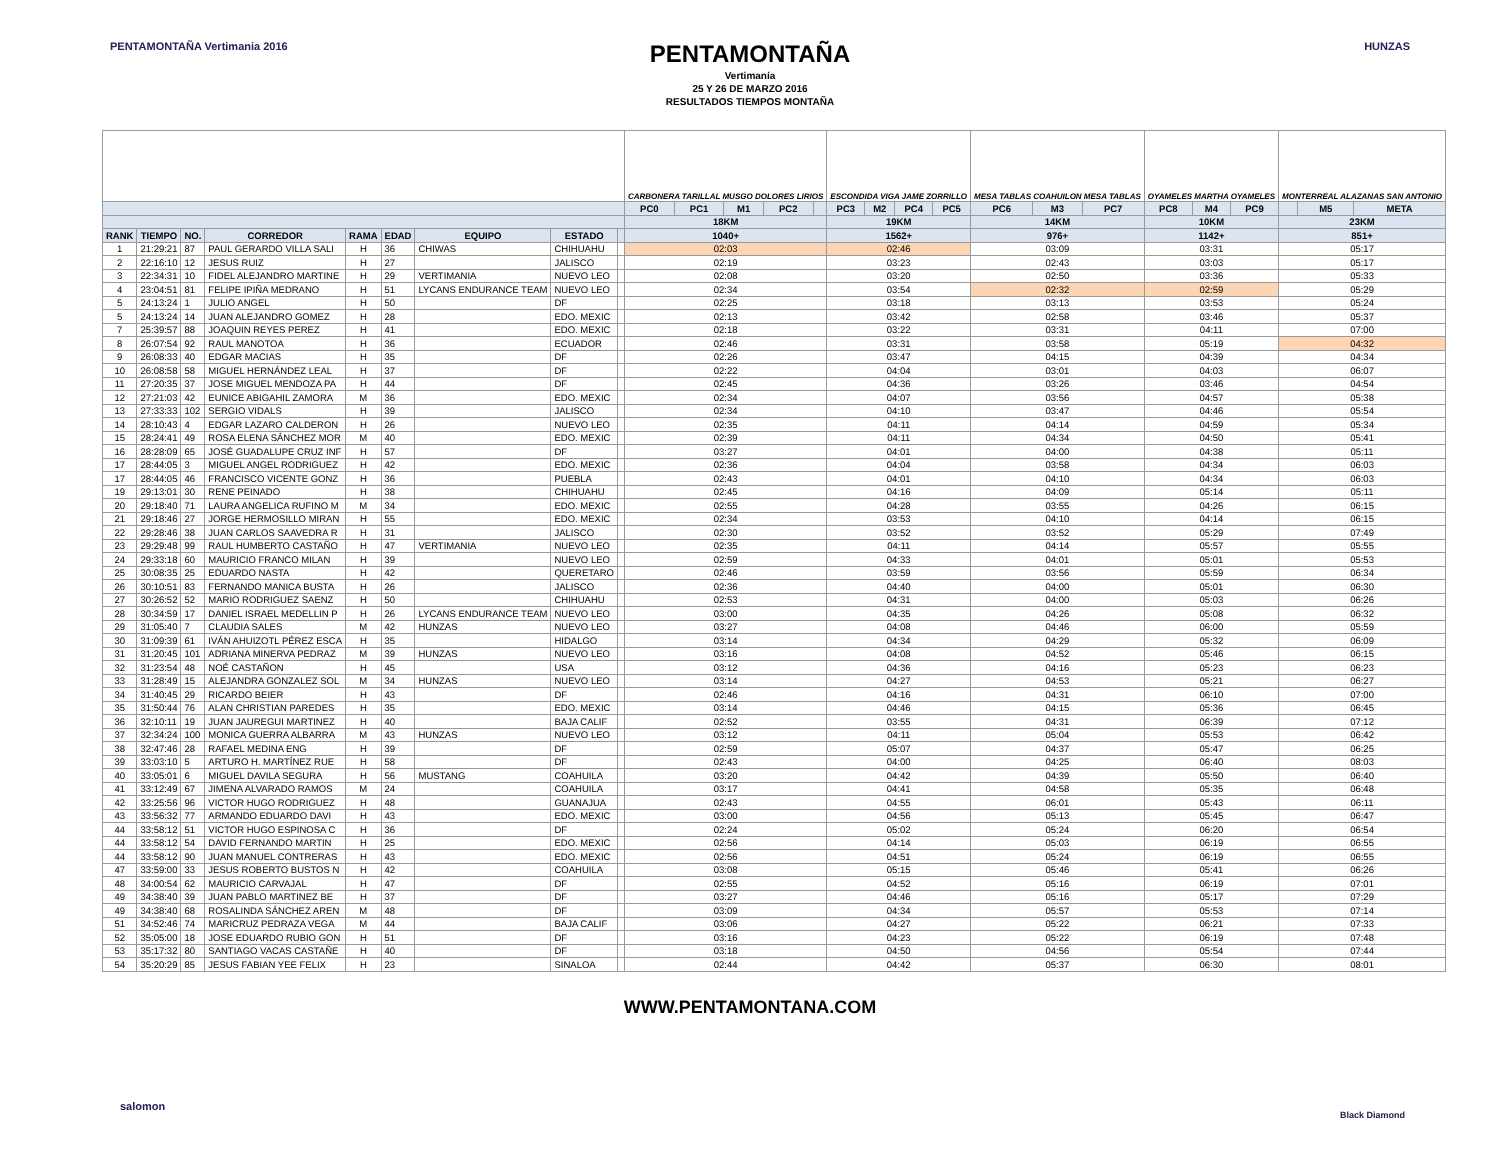PENTAMONTAÑA Vertimania 2016 HUNZAS
PENTAMONTAÑA
Vertimanía
25 Y 26 DE MARZO 2016
RESULTADOS TIEMPOS MONTAÑA
| | | | | | | | | | CARBONERA TARILLAL MUSGO DOLORES LIRIOS | | | | | ESCONDIDA VIGA JAME ZORRILLO | | | | MESA TABLAS COAHUILON MESA TABLAS | | | OYAMELES MARTHA OYAMELES | | | MONTERREAL ALAZANAS SAN ANTONIO | | |
| --- | --- | --- | --- | --- | --- | --- | --- | --- | --- | --- | --- | --- | --- | --- | --- | --- | --- | --- | --- | --- | --- | --- | --- | --- | --- | --- |
| | | | | | | | | | PC0 | PC1 | M1 | PC2 | | PC3 | M2 | PC4 | PC5 | PC6 | M3 | PC7 | PC8 | M4 | PC9 | | M5 | META |
| | | | | | | | | | 18KM | | | | | 19KM | | | | 14KM | | | 10KM | | | 23KM | | |
| RANK | TIEMPO | NO. | CORREDOR | RAMA | EDAD | EQUIPO | ESTADO | | 1040+ | | | | | 1562+ | | | | 976+ | | | 1142+ | | | 851+ | | |
| 1 | 21:29:21 | 87 | PAUL GERARDO VILLA SALI | H | 36 | CHIWAS | CHIHUAHU | | 02:03 | | | | | 02:46 | | | | 03:09 | | | 03:31 | | | 05:17 | | |
| 2 | 22:16:10 | 12 | JESUS RUIZ | H | 27 | | JALISCO | | 02:19 | | | | | 03:23 | | | | 02:43 | | | 03:03 | | | 05:17 | | |
| 3 | 22:34:31 | 10 | FIDEL ALEJANDRO MARTINE | H | 29 | VERTIMANIA | NUEVO LEO | | 02:08 | | | | | 03:20 | | | | 02:50 | | | 03:36 | | | 05:33 | | |
| 4 | 23:04:51 | 81 | FELIPE IPIÑA MEDRANO | H | 51 | LYCANS ENDURANCE TEAM | NUEVO LEO | | 02:34 | | | | | 03:54 | | | | 02:32 | | | 02:59 | | | 05:29 | | |
| 5 | 24:13:24 | 1 | JULIO ANGEL | H | 50 | | DF | | 02:25 | | | | | 03:18 | | | | 03:13 | | | 03:53 | | | 05:24 | | |
| 5 | 24:13:24 | 14 | JUAN ALEJANDRO GOMEZ | H | 28 | | EDO. MEXIC | | 02:13 | | | | | 03:42 | | | | 02:58 | | | 03:46 | | | 05:37 | | |
| 7 | 25:39:57 | 88 | JOAQUIN REYES PEREZ | H | 41 | | EDO. MEXIC | | 02:18 | | | | | 03:22 | | | | 03:31 | | | 04:11 | | | 07:00 | | |
| 8 | 26:07:54 | 92 | RAUL MANOTOA | H | 36 | | ECUADOR | | 02:46 | | | | | 03:31 | | | | 03:58 | | | 05:19 | | | 04:32 | | |
| 9 | 26:08:33 | 40 | EDGAR MACIAS | H | 35 | | DF | | 02:26 | | | | | 03:47 | | | | 04:15 | | | 04:39 | | | 04:34 | | |
| 10 | 26:08:58 | 58 | MIGUEL HERNÁNDEZ LEAL | H | 37 | | DF | | 02:22 | | | | | 04:04 | | | | 03:01 | | | 04:03 | | | 06:07 | | |
| 11 | 27:20:35 | 37 | JOSE MIGUEL MENDOZA PA | H | 44 | | DF | | 02:45 | | | | | 04:36 | | | | 03:26 | | | 03:46 | | | 04:54 | | |
| 12 | 27:21:03 | 42 | EUNICE ABIGAHIL ZAMORA | M | 36 | | EDO. MEXIC | | 02:34 | | | | | 04:07 | | | | 03:56 | | | 04:57 | | | 05:38 | | |
| 13 | 27:33:33 | 102 | SERGIO VIDALS | H | 39 | | JALISCO | | 02:34 | | | | | 04:10 | | | | 03:47 | | | 04:46 | | | 05:54 | | |
| 14 | 28:10:43 | 4 | EDGAR LAZARO CALDERON | H | 26 | | NUEVO LEO | | 02:35 | | | | | 04:11 | | | | 04:14 | | | 04:59 | | | 05:34 | | |
| 15 | 28:24:41 | 49 | ROSA ELENA SÁNCHEZ MOR | M | 40 | | EDO. MEXIC | | 02:39 | | | | | 04:11 | | | | 04:34 | | | 04:50 | | | 05:41 | | |
| 16 | 28:28:09 | 65 | JOSÉ GUADALUPE CRUZ INF | H | 57 | | DF | | 03:27 | | | | | 04:01 | | | | 04:00 | | | 04:38 | | | 05:11 | | |
| 17 | 28:44:05 | 3 | MIGUEL ANGEL RODRIGUEZ | H | 42 | | EDO. MEXIC | | 02:36 | | | | | 04:04 | | | | 03:58 | | | 04:34 | | | 06:03 | | |
| 17 | 28:44:05 | 46 | FRANCISCO VICENTE GONZ | H | 36 | | PUEBLA | | 02:43 | | | | | 04:01 | | | | 04:10 | | | 04:34 | | | 06:03 | | |
| 19 | 29:13:01 | 30 | RENE PEINADO | H | 38 | | CHIHUAHU | | 02:45 | | | | | 04:16 | | | | 04:09 | | | 05:14 | | | 05:11 | | |
| 20 | 29:18:40 | 71 | LAURA ANGELICA RUFINO M | M | 34 | | EDO. MEXIC | | 02:55 | | | | | 04:28 | | | | 03:55 | | | 04:26 | | | 06:15 | | |
| 21 | 29:18:46 | 27 | JORGE HERMOSILLO MIRAN | H | 55 | | EDO. MEXIC | | 02:34 | | | | | 03:53 | | | | 04:10 | | | 04:14 | | | 06:15 | | |
| 22 | 29:28:46 | 38 | JUAN CARLOS SAAVEDRA R | H | 31 | | JALISCO | | 02:30 | | | | | 03:52 | | | | 03:52 | | | 05:29 | | | 07:49 | | |
| 23 | 29:29:48 | 99 | RAUL HUMBERTO CASTAÑO | H | 47 | VERTIMANIA | NUEVO LEO | | 02:35 | | | | | 04:11 | | | | 04:14 | | | 05:57 | | | 05:55 | | |
| 24 | 29:33:18 | 60 | MAURICIO FRANCO MILAN | H | 39 | | NUEVO LEO | | 02:59 | | | | | 04:33 | | | | 04:01 | | | 05:01 | | | 05:53 | | |
| 25 | 30:08:35 | 25 | EDUARDO NASTA | H | 42 | | QUERETARO | | 02:46 | | | | | 03:59 | | | | 03:56 | | | 05:59 | | | 06:34 | | |
| 26 | 30:10:51 | 83 | FERNANDO MANICA BUSTA | H | 26 | | JALISCO | | 02:36 | | | | | 04:40 | | | | 04:00 | | | 05:01 | | | 06:30 | | |
| 27 | 30:26:52 | 52 | MARIO RODRIGUEZ SAENZ | H | 50 | | CHIHUAHU | | 02:53 | | | | | 04:31 | | | | 04:00 | | | 05:03 | | | 06:26 | | |
| 28 | 30:34:59 | 17 | DANIEL ISRAEL MEDELLIN P | H | 26 | LYCANS ENDURANCE TEAM | NUEVO LEO | | 03:00 | | | | | 04:35 | | | | 04:26 | | | 05:08 | | | 06:32 | | |
| 29 | 31:05:40 | 7 | CLAUDIA SALES | M | 42 | HUNZAS | NUEVO LEO | | 03:27 | | | | | 04:08 | | | | 04:46 | | | 06:00 | | | 05:59 | | |
| 30 | 31:09:39 | 61 | IVÁN AHUIZOTL PÉREZ ESCA | H | 35 | | HIDALGO | | 03:14 | | | | | 04:34 | | | | 04:29 | | | 05:32 | | | 06:09 | | |
| 31 | 31:20:45 | 101 | ADRIANA MINERVA PEDRAZ | M | 39 | HUNZAS | NUEVO LEO | | 03:16 | | | | | 04:08 | | | | 04:52 | | | 05:46 | | | 06:15 | | |
| 32 | 31:23:54 | 48 | NOÉ CASTAÑON | H | 45 | | USA | | 03:12 | | | | | 04:36 | | | | 04:16 | | | 05:23 | | | 06:23 | | |
| 33 | 31:28:49 | 15 | ALEJANDRA GONZALEZ SOL | M | 34 | HUNZAS | NUEVO LEO | | 03:14 | | | | | 04:27 | | | | 04:53 | | | 05:21 | | | 06:27 | | |
| 34 | 31:40:45 | 29 | RICARDO BEIER | H | 43 | | DF | | 02:46 | | | | | 04:16 | | | | 04:31 | | | 06:10 | | | 07:00 | | |
| 35 | 31:50:44 | 76 | ALAN CHRISTIAN PAREDES | H | 35 | | EDO. MEXIC | | 03:14 | | | | | 04:46 | | | | 04:15 | | | 05:36 | | | 06:45 | | |
| 36 | 32:10:11 | 19 | JUAN JAUREGUI MARTINEZ | H | 40 | | BAJA CALIF | | 02:52 | | | | | 03:55 | | | | 04:31 | | | 06:39 | | | 07:12 | | |
| 37 | 32:34:24 | 100 | MONICA GUERRA ALBARRA | M | 43 | HUNZAS | NUEVO LEO | | 03:12 | | | | | 04:11 | | | | 05:04 | | | 05:53 | | | 06:42 | | |
| 38 | 32:47:46 | 28 | RAFAEL MEDINA ENG | H | 39 | | DF | | 02:59 | | | | | 05:07 | | | | 04:37 | | | 05:47 | | | 06:25 | | |
| 39 | 33:03:10 | 5 | ARTURO H. MARTÍNEZ RUE | H | 58 | | DF | | 02:43 | | | | | 04:00 | | | | 04:25 | | | 06:40 | | | 08:03 | | |
| 40 | 33:05:01 | 6 | MIGUEL DAVILA SEGURA | H | 56 | MUSTANG | COAHUILA | | 03:20 | | | | | 04:42 | | | | 04:39 | | | 05:50 | | | 06:40 | | |
| 41 | 33:12:49 | 67 | JIMENA ALVARADO RAMOS | M | 24 | | COAHUILA | | 03:17 | | | | | 04:41 | | | | 04:58 | | | 05:35 | | | 06:48 | | |
| 42 | 33:25:56 | 96 | VICTOR HUGO RODRIGUEZ | H | 48 | | GUANAJUA | | 02:43 | | | | | 04:55 | | | | 06:01 | | | 05:43 | | | 06:11 | | |
| 43 | 33:56:32 | 77 | ARMANDO EDUARDO DAVI | H | 43 | | EDO. MEXIC | | 03:00 | | | | | 04:56 | | | | 05:13 | | | 05:45 | | | 06:47 | | |
| 44 | 33:58:12 | 51 | VICTOR HUGO ESPINOSA C | H | 36 | | DF | | 02:24 | | | | | 05:02 | | | | 05:24 | | | 06:20 | | | 06:54 | | |
| 44 | 33:58:12 | 54 | DAVID FERNANDO MARTIN | H | 25 | | EDO. MEXIC | | 02:56 | | | | | 04:14 | | | | 05:03 | | | 06:19 | | | 06:55 | | |
| 44 | 33:58:12 | 90 | JUAN MANUEL CONTRERAS | H | 43 | | EDO. MEXIC | | 02:56 | | | | | 04:51 | | | | 05:24 | | | 06:19 | | | 06:55 | | |
| 47 | 33:59:00 | 33 | JESUS ROBERTO BUSTOS N | H | 42 | | COAHUILA | | 03:08 | | | | | 05:15 | | | | 05:46 | | | 05:41 | | | 06:26 | | |
| 48 | 34:00:54 | 62 | MAURICIO CARVAJAL | H | 47 | | DF | | 02:55 | | | | | 04:52 | | | | 05:16 | | | 06:19 | | | 07:01 | | |
| 49 | 34:38:40 | 39 | JUAN PABLO MARTINEZ BE | H | 37 | | DF | | 03:27 | | | | | 04:46 | | | | 05:16 | | | 05:17 | | | 07:29 | | |
| 49 | 34:38:40 | 68 | ROSALINDA SÁNCHEZ AREN | M | 48 | | DF | | 03:09 | | | | | 04:34 | | | | 05:57 | | | 05:53 | | | 07:14 | | |
| 51 | 34:52:46 | 74 | MARICRUZ PEDRAZA VEGA | M | 44 | | BAJA CALIF | | 03:06 | | | | | 04:27 | | | | 05:22 | | | 06:21 | | | 07:33 | | |
| 52 | 35:05:00 | 18 | JOSE EDUARDO RUBIO GON | H | 51 | | DF | | 03:16 | | | | | 04:23 | | | | 05:22 | | | 06:19 | | | 07:48 | | |
| 53 | 35:17:32 | 80 | SANTIAGO VACAS CASTAÑE | H | 40 | | DF | | 03:18 | | | | | 04:50 | | | | 04:56 | | | 05:54 | | | 07:44 | | |
| 54 | 35:20:29 | 85 | JESUS FABIAN YEE FELIX | H | 23 | | SINALOA | | 02:44 | | | | | 04:42 | | | | 05:37 | | | 06:30 | | | 08:01 | | |
WWW.PENTAMONTANA.COM
salomon
Black Diamond